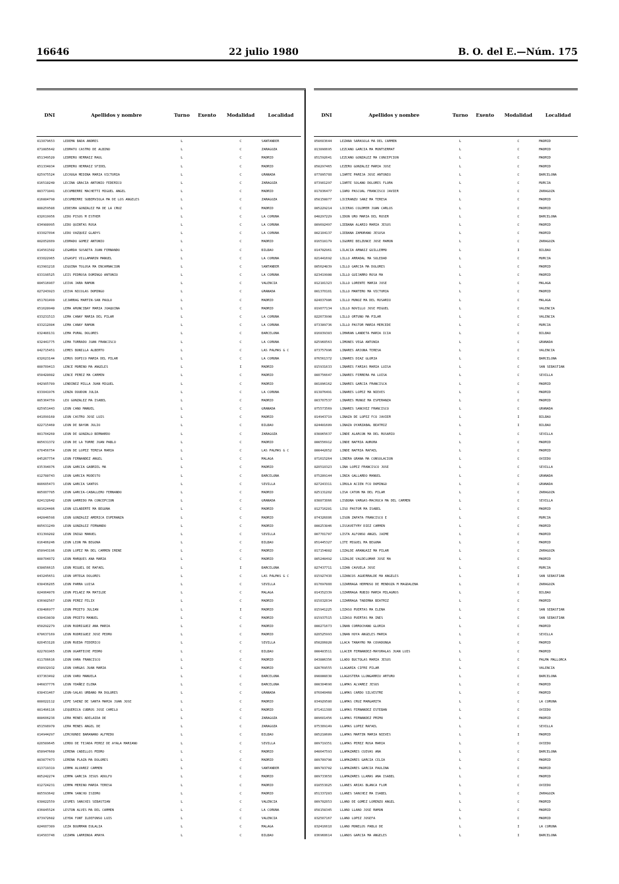16646 22 julio 1980 B. O. del E.—Núm. 175
| DNI | Apellidos y nombre | Turno | Exento | Modalidad | Localidad |
| --- | --- | --- | --- | --- | --- |
| 013879653 | LEDEMA BADA ANDRES | L | | C | SANTANDER |
| 071005642 | LEDRATO CASTRO DE ALBINO | L | | C | ZARAGOZA |
| 051349520 | LEDRERO HERRAIZ RAUL | L | | C | MADRID |
| 051334034 | LEDRERO HERRAIZ SFIDEL | L | | C | MADRID |
| 025975524 | LECHUGA MEDINA MARIA VICTORIA | L | | C | GRANADA |
| 016510240 | LECINA GRACIA ANTONIO FEDERICO | L | | C | ZARAGOZA |
| 003771041 | LECUMBERRI MACHETTI MIGUEL ANGEL | L | | C | MADRID |
| 016004790 | LECUMBERRI SUBERVIOLA MA DE LOS ANGELES | L | | C | ZARAGOZA |
| 000259508 | LEDESMA GONZALEZ MA DE LA CRUZ | L | | C | MADRID |
| 032619956 | LEDO PISOS M ESTHER | L | | C | LA CORUNA |
| 034900995 | LEDO QUINTAS ROSA | L | | C | LA CORUNA |
| 033827894 | LEDO VAZQUEZ GLADYS | L | | C | LA CORUNA |
| 002852889 | LEDRADO GOMEZ ANTONIO | L | | C | MADRID |
| 014561502 | LEGARDA SUSAETA JUAN FERNANDO | L | | C | BILBAO |
| 033822965 | LEGASPI VILLAMARIN MANUEL | L | | C | LA CORUNA |
| 013901218 | LEGUINA TOLOSA MA ENCARNACION | L | | C | SANTANDER |
| 033198525 | LEIS PEDROSA DOMINGO ANTONIO | L | | C | LA CORUNA |
| 004516987 | LEIVA JARA RAMON | L | | C | VALENCIA |
| 027243923 | LEIVA NICOLAS DOMINGO | L | | C | GRANADA |
| 051701499 | LEJARRAG MARTIN-SAN PAOLO | L | | C | MADRID |
| 051620940 | LEMA ARUNCIBAY MARIA JOAQUINA | L | | C | MADRID |
| 033231513 | LEMA CANAY MARIA DEL PILAR | L | | C | LA CORUNA |
| 033212804 | LEMA CANAY RAMON | L | | C | LA CORUNA |
| 032408131 | LEMA PURAL DOLORES | L | | C | BARCELONA |
| 032441775 | LEMA TORRADO JUAN FRANCISCO | L | | C | LA CORUNA |
| 042715451 | LEMES BONILLA ALBERTO | L | | C | LAS PALMAS G C |
| 032623144 | LEMOS DOPICO MARIA DEL PILAR | L | | C | LA CORUNA |
| 000789413 | LENCE MORENO MA ANGELES | L | | I | MADRID |
| 050420802 | LENCE PEREZ MA CARMEN | L | | C | MADRID |
| 042985709 | LENDINEZ MILLA JUAN MIGUEL | L | | C | MADRID |
| 033841976 | LENZA DOUDON JULIA | L | | C | LA CORUNA |
| 005364759 | LEO GONZALEZ MA ISABEL | L | | C | MADRID |
| 025951443 | LEON CANO MANUEL | L | | C | GRANADA |
| 041899160 | LEON CASTRO JOSE LUIS | L | | C | MADRID |
| 022715460 | LEON DE BAYON JULIO | L | | C | BILBAO |
| 001784260 | LEON DE GONZALO BERNARDO | L | | C | ZARAGOZA |
| 005631372 | LEON DE LA TORRE JUAN PABLO | L | | C | MADRID |
| 078456754 | LEON DE LOPEZ TERESA MARIA | L | | C | LAS PALMAS G C |
| 045267754 | LEON FERNANDEZ ANGEL | L | | C | MALAGA |
| 035394876 | LEON GARCIA GABRIEL MA | L | | C | MADRID |
| 012700743 | LEON GARCIA MODESTO | L | | C | BARCELONA |
| 008685473 | LEON GARCIA SANTOS | L | | C | SEVILLA |
| 005887705 | LEON GARCIA-CABALLERO FERNANDO | L | | C | MADRID |
| 024132642 | LEON GARRIDO MA CONCEPCION | L | | C | GRANADA |
| 001624406 | LEON GILABERTE MA BEGONA | L | | C | MADRID |
| 042046598 | LEON GONZALEZ AMERICA ESPERANZA | L | | C | MADRID |
| 005631249 | LEON GONZALEZ FERNANDO | L | | C | MADRID |
| 031399202 | LEON INIGO MANUEL | L | | C | SEVILLA |
| 016486246 | LEON LEON MA BEGONA | L | | C | BILBAO |
| 050943196 | LEON LOPEZ MA DEL CARMEN IRENE | L | | C | MADRID |
| 000784872 | LEON MARQUES ANA MARIA | L | | C | MADRID |
| 030056615 | LEON MIGUEL DE RAFAEL | L | | I | BARCELONA |
| 043245651 | LEON ORTEGA DOLORES | L | | C | LAS PALMAS G C |
| 030436285 | LEON PARRA LUISA | L | | C | SEVILLA |
| 024864078 | LEON PELAEZ MA MATILDE | L | | C | MALAGA |
| 036902567 | LEON PEREZ FELIX | L | | C | MADRID |
| 030406977 | LEON PRIETO JULIAN | L | | I | MADRID |
| 030419030 | LEON PRIETO MANUEL | L | | C | MADRID |
| 050292279 | LEON RODRIGUEZ ANA MARIA | L | | C | MADRID |
| 070637169 | LEON RODRIGUEZ JOSE PEDRO | L | | C | MADRID |
| 028453128 | LEON RUEDA FEDERICO | L | | C | SEVILLA |
| 022701965 | LEON UGARTECHE PEDRO | L | | C | BILBAO |
| 011786616 | LEON VARA FRANCISCO | L | | C | MADRID |
| 050932932 | LEON VARGAS JUAN MARIA | L | | C | MADRID |
| 037363492 | LEON VARO MANUELA | L | | C | BARCELONA |
| 046037776 | LEON YDAÑEZ ELENA | L | | C | BARCELONA |
| 030431467 | LEON-SALAS URBANO MA DOLORES | L | | C | GRANADA |
| 000822112 | LEPE SAENZ DE SANTA MARIA JUAN JOSE | L | | C | MADRID |
| 001496116 | LEQUERICA CUBROS JOSE CAMILO | L | | C | MADRID |
| 000686238 | LERA MENES ADELAIDA DE | L | | C | ZARAGOZA |
| 051598970 | LERA MENES ANGEL DE | L | | C | ZARAGOZA |
| 014944297 | LERCHUNDI BARANANO ALFREDO | L | | C | BILBAO |
| 028509645 | LERDO DE TEJADA PEREZ DE AYALA MARIANO | L | | C | SEVILLA |
| 050947660 | LERENA CABELLOS PEDRO | L | | C | MADRID |
| 003077473 | LERENA PLAZA MA DOLORES | L | | C | MADRID |
| 013719319 | LERMA ALVAREZ CARMEN | L | | C | SANTANDER |
| 005242274 | LERMA GARCIA JESUS ADOLFO | L | | C | MADRID |
| 012724231 | LERMA MERINO MARIA TERESA | L | | C | MADRID |
| 005593642 | LERMA SANCHO ISIDRO | L | | C | MADRID |
| 030022559 | LESMES SANCHIS SEBASTIAN | L | | C | VALENCIA |
| 036045524 | LESTON ALVES MA DEL CARMEN | L | | C | LA CORUNA |
| 073972602 | LEYDA FONT ILDEFONSO LUIS | L | | C | VALENCIA |
| 024687309 | LEZA BOURMAN EULALIA | L | | C | MALAGA |
| 014583748 | LEZAMA LARRINOA AMAYA | L | | C | BILBAO |
| DNI | Apellidos y nombre | Turno | Exento | Modalidad | Localidad |
| --- | --- | --- | --- | --- | --- |
| 050683644 | LEZANA SARASOLA MA DEL CARMEN | L | | C | MADRID |
| 013098695 | LEZCANO GARCIA MA MONTSERRAT | L | | C | MADRID |
| 051592641 | LEZCANO GONZALEZ MA CONCEPCION | L | | C | MADRID |
| 050297465 | LEZERO GONZALEZ MARIA JOSE | L | | C | MADRID |
| 077095788 | LIARTE PAREJA JOSE ANTONIO | L | | C | BARCELONA |
| 073981297 | LIARTE SOLANO DOLORES FLORA | L | | C | MURCIA |
| 017036477 | LIARO PASCUAL FRANCISCO JAVIER | L | | C | ZARAGOZA |
| 050150077 | LICERANZU SANZ MA TERESA | L | | C | MADRID |
| 005229214 | LICERAS COLDMER JUAN CARLOS | L | | C | MADRID |
| 040297229 | LIDON URO MARIA DEL ROSER | L | | C | BARCELONA |
| 009692497 | LIEBANA ALARIO MARIA JESUS | L | | C | MADRID |
| 002184137 | LIEBANA ZAMORANO JESUSA | L | | C | MADRID |
| 016510179 | LIGORRI BELZUNCE JOSE RAMON | L | | C | ZARAGOZA |
| 014702961 | LILACIA ARNAIZ GUILLERMO | L | | I | BILBAO |
| 021441692 | LILLO ARRADAL MA SOLEDAD | L | | C | MURCIA |
| 005624039 | LILLO GARCIA MA DOLORES | L | | C | MADRID |
| 023419900 | LILLO GUIJARRO ROSA MA | L | | C | MADRID |
| 012101323 | LILLO LORENTE MARIA JOSE | L | | C | MALAGA |
| 001378181 | LILLO MANTERO MA VICTORIA | L | | C | MADRID |
| 024837906 | LILLO MUNOZ MA DEL ROSARIO | L | | C | MALAGA |
| 019877134 | LILLO NOVILLO JOSE MIGUEL | L | | C | VALENCIA |
| 022673990 | LILLO ORTUNO MA PILAR | L | | C | VALENCIA |
| 073309736 | LILLO PASTOR MARIA MERCEDE | L | | C | MURCIA |
| 016039303 | LIMARAN LANDETA MARIA ICIA | L | | C | BILBAO |
| 025968563 | LIMONES VEGA ANTONIA | L | | C | GRANADA |
| 073757996 | LINARES ARJONA TERESA | L | | C | VALENCIA |
| 076561372 | LINARES DIAZ GLORIA | L | | C | BARCELONA |
| 015931633 | LINARES FARIAS MARIA LUISA | L | | C | SAN SEBASTIAN |
| 008756647 | LINARES FERRERA MA LUISA | L | | C | SEVILLA |
| 001096162 | LINARES GARCIA FRANCISCA | L | | C | MADRID |
| 013076491 | LINARES LOPEZ MA NIEVES | L | | C | MADRID |
| 003787537 | LINARES MUNOZ MA ESPERANZA | L | | C | MADRID |
| 075573569 | LINARES SANCHEZ FRANCISCO | L | | C | GRANADA |
| 014943719 | LINAZA DE LOPEZ FCO JAVIER | L | | I | BILBAO |
| 024401609 | LINAZA OYARZABAL BEATRIZ | L | | I | BILBAO |
| 030065637 | LINDE ALARCON MA DEL ROSARIO | L | | C | SEVILLA |
| 000556912 | LINDE NAFRIA AURORA | L | | C | MADRID |
| 000442652 | LINDE NAFRIA RAFAEL | L | | C | MADRID |
| 071615264 | LINERA GRANA MA CONSOLACION | L | | C | OVIEDO |
| 028518323 | LINA LOPEZ FRANCISCO JOSE | L | | C | SEVILLA |
| 075209144 | LINIA GALLARDO MANUEL | L | | C | GRANADA |
| 027243311 | LIROLA ACIEN FCO DOMINGO | L | | C | GRANADA |
| 025131282 | LISA CATON MA DEL PILAR | L | | C | ZARAGOZA |
| 030073866 | LISBONA VARGAS-MACHUCA MA DEL CARMEN | L | | C | SEVILLA |
| 012716201 | LISO PASTOR MA ISABEL | L | | C | MADRID |
| 074326886 | LISON ZAPATA FRANCISCO E | L | | C | MURCIA |
| 000253046 | LISSAVETYRY DIEZ CARMEN | L | | C | MADRID |
| 007781707 | LISTA ALFONSO ANGEL JAIME | L | | C | MADRID |
| 051445327 | LITE MIGUEL MA BEGONA | L | | C | MADRID |
| 017154002 | LIZALDE ARANGAIZ MA PILAR | L | | C | ZARAGOZA |
| 005240492 | LIZALDE VALDELOMAR JOSE MA | L | | C | MADRID |
| 027437711 | LIZAN CAVUELA JOSE | L | | C | MURCIA |
| 015927438 | LIZANCOS AGUERRALDE MA ANGELES | L | | I | SAN SEBASTIAN |
| 017697088 | LIZARRAGA HERMOSO DE MENDOZA M MAGDALENA | L | | C | ZARAGOZA |
| 014352339 | LIZARRAGA RUBIO MARIA MILAGROS | L | | C | BILBAO |
| 015832834 | LIZARRAGA TABERNA BEATRIZ | L | | C | MADRID |
| 015941225 | LIZASO PUERTAS MA ELENA | L | | C | SAN SEBASTIAN |
| 015937515 | LIZASO PUERTAS MA INES | L | | C | SAN SEBASTIAN |
| 000271673 | LINAN CORROCHANO GLORIA | L | | C | MADRID |
| 028525993 | LINAN HOYA ANGELES MARIA | L | | C | SEVILLA |
| 050286020 | LLACA TANAYRO MA COVADONGA | L | | C | MADRID |
| 000403511 | LLACER FERNANDEZ-MAYORALAS JUAN LUIS | L | | C | MADRID |
| 043006356 | LLADO BUCTOLAS MARIA JESUS | L | | C | PALMA MALLORCA |
| 020769555 | LLAGARIA CIFRE PILAR | L | | C | VALENCIA |
| 090000830 | LLAGOSTERA LLONGARRIU ARTURO | L | | C | BARCELONA |
| 000384698 | LLAMAS ALVAREZ JESUS | L | | C | MADRID |
| 076848460 | LLAMAS CARDO SILVESTRE | L | | C | MADRID |
| 034929508 | LLAMAS CRUZ MARGARITA | L | | C | LA CORUNA |
| 071411388 | LLAMAS FERNANDEZ ESTEBAN | L | | C | OVIEDO |
| 009681456 | LLAMAS FERNANDEZ PRIMO | L | | C | MADRID |
| 075389149 | LLAMAS LOPEZ RAFAEL | L | | C | SEVILLA |
| 005210609 | LLAMAS MARTIN MARIA NIEVES | L | | I | MADRID |
| 009719351 | LLAMAS PEREZ ROSA MARIA | L | | C | OVIEDO |
| 040647593 | LLAMAZARES CUEVAS ANA | L | | C | BARCELONA |
| 009709790 | LLAMAZARES GARCIA CELIA | L | | C | MADRID |
| 009703702 | LLAMAZARES GARCIA PAULINA | L | | C | MADRID |
| 009733658 | LLAMAZARES LLAMAS ANA ISABEL | L | | C | MADRID |
| 010553825 | LLANES ARIAS BLANCA FLOR | L | | C | OVIEDO |
| 051337203 | LLANES SANCHEZ MA ISABEL | L | | C | ZARAGOZA |
| 009702853 | LLANO DE GOMEZ LORENZO ANGEL | L | | C | MADRID |
| 050150345 | LLANO LLANO JOSE RAMON | L | | C | MADRID |
| 032587167 | LLANO LOPEZ JOSEFA | L | | C | MADRID |
| 032416618 | LLANO MONELOS PABLO DE | L | | I | LA CORUNA |
| 036968614 | LLANOS GARCIA MA ANGELES | L | | I | BARCELONA |